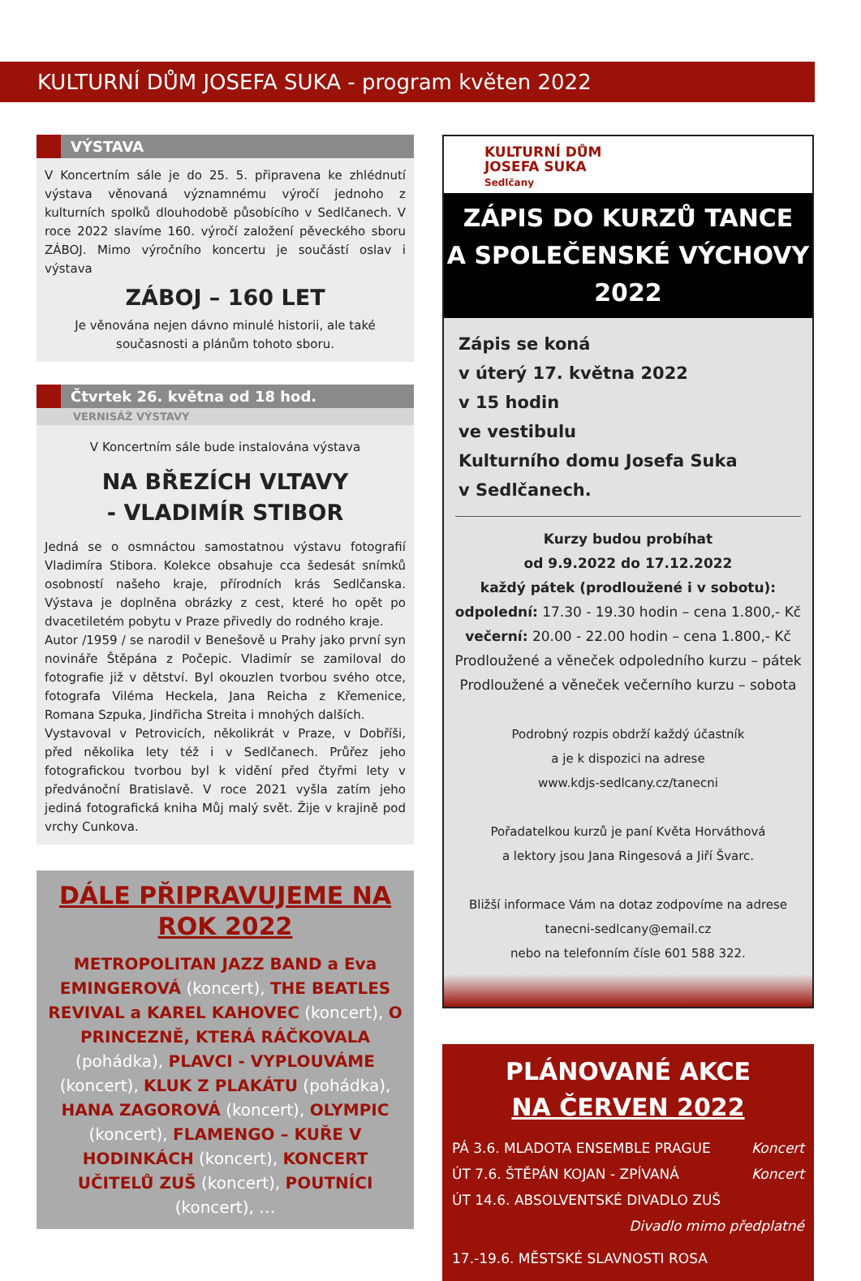KULTURNÍ DŮM JOSEFA SUKA - program květen 2022
VÝSTAVA
V Koncertním sále je do 25. 5. připravena ke zhlédnutí výstava věnovaná významnému výročí jednoho z kulturních spolků dlouhodobě působícího v Sedlčanech. V roce 2022 slavíme 160. výročí založení pěveckého sboru ZÁBOJ. Mimo výročního koncertu je součástí oslav i výstava
ZÁBOJ – 160 LET
Je věnována nejen dávno minulé historii, ale také současnosti a plánům tohoto sboru.
Čtvrtek 26. května od 18 hod.
VERNISÁŽ VÝSTAVY
V Koncertním sále bude instalována výstava
NA BŘEZÍCH VLTAVY
- VLADIMÍR STIBOR
Jedná se o osmnáctou samostatnou výstavu fotografií Vladimíra Stibora. Kolekce obsahuje cca šedesát snímků osobností našeho kraje, přírodních krás Sedlčanska. Výstava je doplněna obrázky z cest, které ho opět po dvacetiletém pobytu v Praze přivedly do rodného kraje.
Autor /1959 / se narodil v Benešově u Prahy jako první syn novináře Štěpána z Počepic. Vladimír se zamiloval do fotografie již v dětství. Byl okouzlen tvorbou svého otce, fotografa Viléma Heckela, Jana Reicha z Křemenice, Romana Szpuka, Jindřicha Streita i mnohých dalších.
Vystavoval v Petrovicích, několikrát v Praze, v Dobříši, před několika lety též i v Sedlčanech. Průřez jeho fotografickou tvorbou byl k vidění před čtyřmi lety v předvánoční Bratislavě. V roce 2021 vyšla zatím jeho jediná fotografická kniha Můj malý svět. Žije v krajině pod vrchy Cunkova.
DÁLE PŘIPRAVUJEME NA ROK 2022
METROPOLITAN JAZZ BAND a Eva EMINGEROVÁ (koncert), THE BEATLES REVIVAL a KAREL KAHOVEC (koncert), O PRINCEZNĚ, KTERÁ RÁČKOVALA (pohádka), PLAVCI - VYPLOUVÁME (koncert), KLUK Z PLAKÁTU (pohádka), HANA ZAGOROVÁ (koncert), OLYMPIC (koncert), FLAMENGO – KUŘE V HODINKÁCH (koncert), KONCERT UČITELŮ ZUŠ (koncert), POUTNÍCI (koncert), …
KULTURNÍ DŮM
JOSEFA SUKA
Sedlčany
ZÁPIS DO KURZŮ TANCE
A SPOLEČENSKÉ VÝCHOVY 2022
Zápis se koná
v úterý 17. května 2022
v 15 hodin
ve vestibulu
Kulturního domu Josefa Suka
v Sedlčanech.
Kurzy budou probíhat
od 9.9.2022 do 17.12.2022
každý pátek (prodloužené i v sobotu):
odpolední: 17.30 - 19.30 hodin – cena 1.800,- Kč
večerní: 20.00 - 22.00 hodin – cena 1.800,- Kč
Prodloužené a věneček odpoledního kurzu – pátek
Prodloužené a věneček večerního kurzu – sobota
Podrobný rozpis obdrží každý účastník
a je k dispozici na adrese
www.kdjs-sedlcany.cz/tanecni
Pořadatelkou kurzů je paní Květa Horváthová
a lektory jsou Jana Ringesová a Jiří Švarc.
Bližší informace Vám na dotaz zodpovíme na adrese
tanecni-sedlcany@email.cz
nebo na telefonním čísle 601 588 322.
PLÁNOVANÉ AKCE
NA ČERVEN 2022
PÁ 3.6. MLADOTA ENSEMBLE PRAGUE Koncert
ÚT 7.6. ŠTĚPÁN KOJAN - ZPÍVANÁ Koncert
ÚT 14.6. ABSOLVENTSKÉ DIVADLO ZUŠ
Divadlo mimo předplatné
17.-19.6. MĚSTSKÉ SLAVNOSTI ROSA